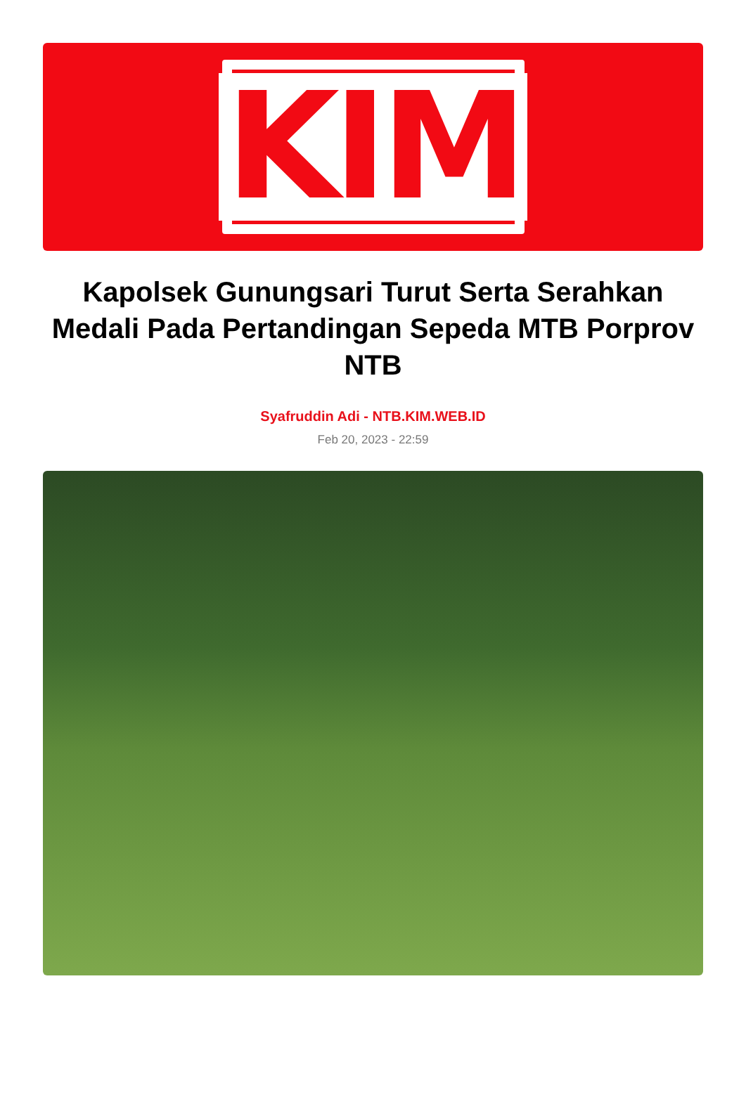KIM
Kapolsek Gunungsari Turut Serta Serahkan Medali Pada Pertandingan Sepeda MTB Porprov NTB
Syafruddin Adi - NTB.KIM.WEB.ID
Feb 20, 2023 - 22:59